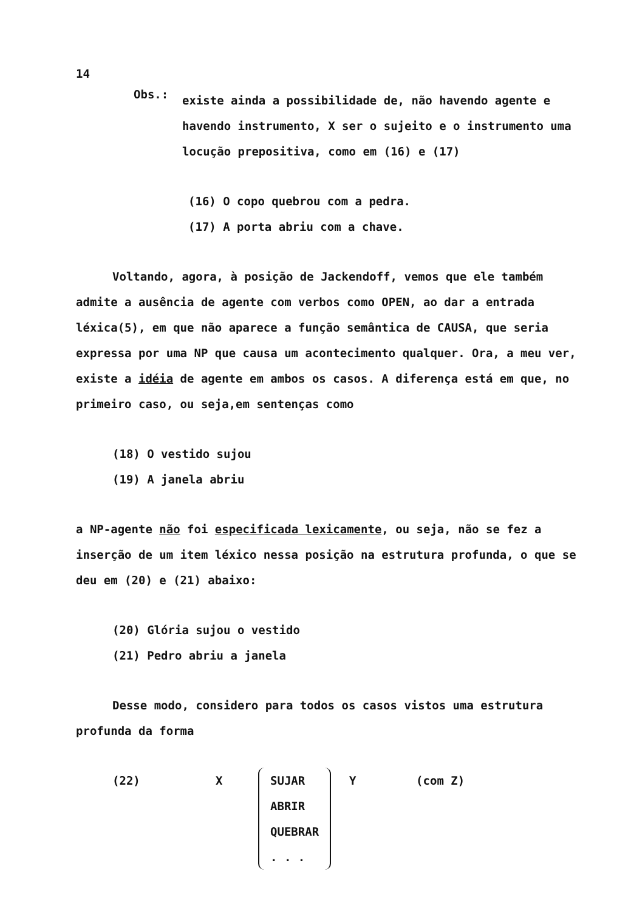14
Obs.:
existe ainda a possibilidade de, não havendo agente e havendo instrumento, X ser o sujeito e o instrumento uma locução prepositiva, como em (16) e (17)
(16) O copo quebrou com a pedra.
(17) A porta abriu com a chave.
Voltando, agora, à posição de Jackendoff, vemos que ele também admite a ausência de agente com verbos como OPEN, ao dar a entrada léxica(5), em que não aparece a função semântica de CAUSA, que seria expressa por uma NP que causa um acontecimento qualquer. Ora, a meu ver, existe a idéia de agente em ambos os casos. A diferença está em que, no primeiro caso, ou seja,em sentenças como
(18) O vestido sujou
(19) A janela abriu
a NP-agente não foi especificada lexicamente, ou seja, não se fez a inserção de um item léxico nessa posição na estrutura profunda, o que se deu em (20) e (21) abaixo:
(20) Glória sujou o vestido
(21) Pedro abriu a janela
Desse modo, considero para todos os casos vistos uma estrutura profunda da forma
(22) X SUJAR
ABRIR
QUEBRAR
. . .
Y (com Z)